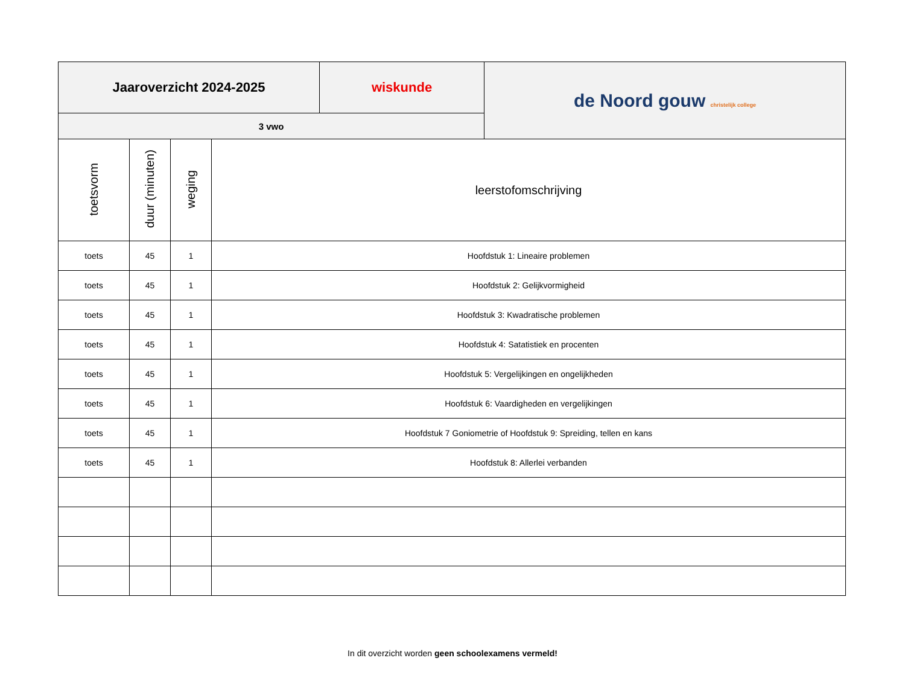| Jaaroverzicht 2024-2025 | wiskunde | de Noord gouw christelijk college |
| 3 vwo | | |
| toetsvorm | duur (minuten) | weging | leerstofomschrijving |
| --- | --- | --- | --- |
| toets | 45 | 1 | Hoofdstuk 1: Lineaire problemen |
| toets | 45 | 1 | Hoofdstuk 2: Gelijkvormigheid |
| toets | 45 | 1 | Hoofdstuk 3: Kwadratische problemen |
| toets | 45 | 1 | Hoofdstuk 4: Satatistiek en procenten |
| toets | 45 | 1 | Hoofdstuk 5: Vergelijkingen en ongelijkheden |
| toets | 45 | 1 | Hoofdstuk 6: Vaardigheden en vergelijkingen |
| toets | 45 | 1 | Hoofdstuk 7 Goniometrie of Hoofdstuk 9: Spreiding, tellen en kans |
| toets | 45 | 1 | Hoofdstuk 8: Allerlei verbanden |
In dit overzicht worden geen schoolexamens vermeld!